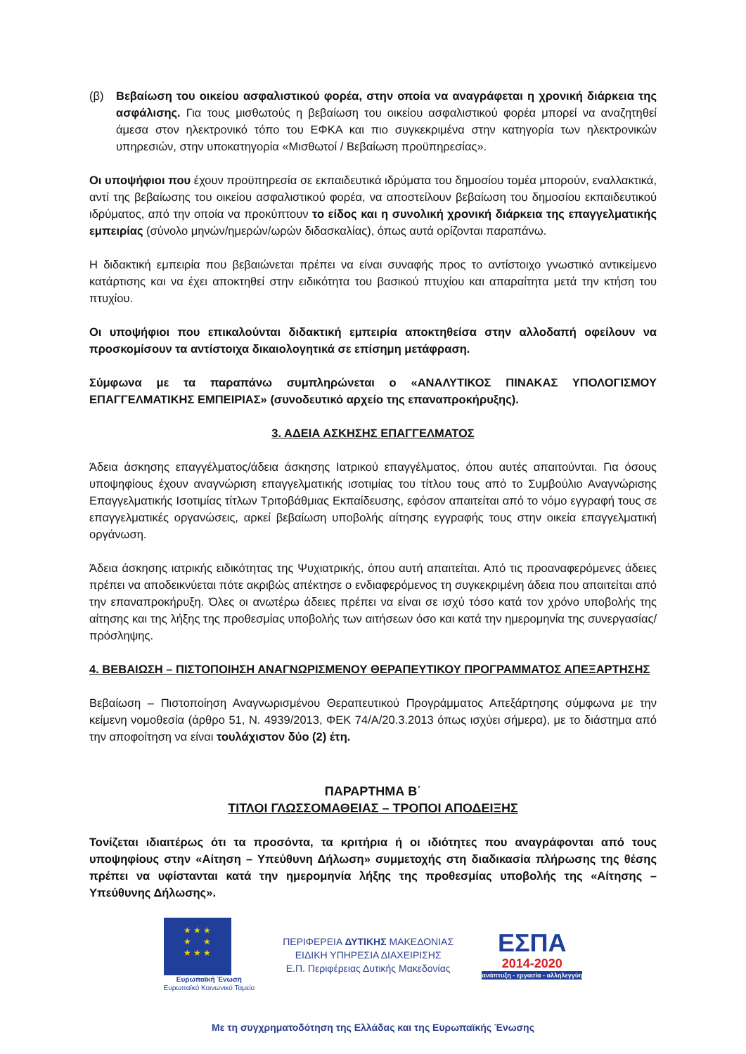(β) Βεβαίωση του οικείου ασφαλιστικού φορέα, στην οποία να αναγράφεται η χρονική διάρκεια της ασφάλισης. Για τους μισθωτούς η βεβαίωση του οικείου ασφαλιστικού φορέα μπορεί να αναζητηθεί άμεσα στον ηλεκτρονικό τόπο του ΕΦΚΑ και πιο συγκεκριμένα στην κατηγορία των ηλεκτρονικών υπηρεσιών, στην υποκατηγορία «Μισθωτοί / Βεβαίωση προϋπηρεσίας».
Οι υποψήφιοι που έχουν προϋπηρεσία σε εκπαιδευτικά ιδρύματα του δημοσίου τομέα μπορούν, εναλλακτικά, αντί της βεβαίωσης του οικείου ασφαλιστικού φορέα, να αποστείλουν βεβαίωση του δημοσίου εκπαιδευτικού ιδρύματος, από την οποία να προκύπτουν το είδος και η συνολική χρονική διάρκεια της επαγγελματικής εμπειρίας (σύνολο μηνών/ημερών/ωρών διδασκαλίας), όπως αυτά ορίζονται παραπάνω.
Η διδακτική εμπειρία που βεβαιώνεται πρέπει να είναι συναφής προς το αντίστοιχο γνωστικό αντικείμενο κατάρτισης και να έχει αποκτηθεί στην ειδικότητα του βασικού πτυχίου και απαραίτητα μετά την κτήση του πτυχίου.
Οι υποψήφιοι που επικαλούνται διδακτική εμπειρία αποκτηθείσα στην αλλοδαπή οφείλουν να προσκομίσουν τα αντίστοιχα δικαιολογητικά σε επίσημη μετάφραση.
Σύμφωνα με τα παραπάνω συμπληρώνεται ο «ΑΝΑΛΥΤΙΚΟΣ ΠΙΝΑΚΑΣ ΥΠΟΛΟΓΙΣΜΟΥ ΕΠΑΓΓΕΛΜΑΤΙΚΗΣ ΕΜΠΕΙΡΙΑΣ» (συνοδευτικό αρχείο της επαναπροκήρυξης).
3. ΑΔΕΙΑ ΑΣΚΗΣΗΣ ΕΠΑΓΓΕΛΜΑΤΟΣ
Άδεια άσκησης επαγγέλματος/άδεια άσκησης Ιατρικού επαγγέλματος, όπου αυτές απαιτούνται. Για όσους υποψηφίους έχουν αναγνώριση επαγγελματικής ισοτιμίας του τίτλου τους από το Συμβούλιο Αναγνώρισης Επαγγελματικής Ισοτιμίας τίτλων Τριτοβάθμιας Εκπαίδευσης, εφόσον απαιτείται από το νόμο εγγραφή τους σε επαγγελματικές οργανώσεις, αρκεί βεβαίωση υποβολής αίτησης εγγραφής τους στην οικεία επαγγελματική οργάνωση.
Άδεια άσκησης ιατρικής ειδικότητας της Ψυχιατρικής, όπου αυτή απαιτείται. Από τις προαναφερόμενες άδειες πρέπει να αποδεικνύεται πότε ακριβώς απέκτησε ο ενδιαφερόμενος τη συγκεκριμένη άδεια που απαιτείται από την επαναπροκήρυξη. Όλες οι ανωτέρω άδειες πρέπει να είναι σε ισχύ τόσο κατά τον χρόνο υποβολής της αίτησης και της λήξης της προθεσμίας υποβολής των αιτήσεων όσο και κατά την ημερομηνία της συνεργασίας/πρόσληψης.
4. ΒΕΒΑΙΩΣΗ – ΠΙΣΤΟΠΟΙΗΣΗ ΑΝΑΓΝΩΡΙΣΜΕΝΟΥ ΘΕΡΑΠΕΥΤΙΚΟΥ ΠΡΟΓΡΑΜΜΑΤΟΣ ΑΠΕΞΑΡΤΗΣΗΣ
Βεβαίωση – Πιστοποίηση Αναγνωρισμένου Θεραπευτικού Προγράμματος Απεξάρτησης σύμφωνα με την κείμενη νομοθεσία (άρθρο 51, Ν. 4939/2013, ΦΕΚ 74/Α/20.3.2013 όπως ισχύει σήμερα), με το διάστημα από την αποφοίτηση να είναι τουλάχιστον δύο (2) έτη.
ΠΑΡΑΡΤΗΜΑ Β΄
ΤΙΤΛΟΙ ΓΛΩΣΣΟΜΑΘΕΙΑΣ – ΤΡΟΠΟΙ ΑΠΟΔΕΙΞΗΣ
Τονίζεται ιδιαιτέρως ότι τα προσόντα, τα κριτήρια ή οι ιδιότητες που αναγράφονται από τους υποψηφίους στην «Αίτηση – Υπεύθυνη Δήλωση» συμμετοχής στη διαδικασία πλήρωσης της θέσης πρέπει να υφίστανται κατά την ημερομηνία λήξης της προθεσμίας υποβολής της «Αίτησης – Υπεύθυνης Δήλωσης».
★ ★ ★
★ ★
★ ★ ★
Ευρωπαϊκή Ένωση
Ευρωπαϊκό Κοινωνικό Ταμείο
ΠΕΡΙΦΕΡΕΙΑ ΔΥΤΙΚΗΣ ΜΑΚΕΔΟΝΙΑΣ
ΕΙΔΙΚΗ ΥΠΗΡΕΣΙΑ ΔΙΑΧΕΙΡΙΣΗΣ
Ε.Π. Περιφέρειας Δυτικής Μακεδονίας
ΕΣΠΑ
2014-2020
ανάπτυξη - εργασία - αλληλεγγύη
Με τη συγχρηματοδότηση της Ελλάδας και της Ευρωπαϊκής Ένωσης